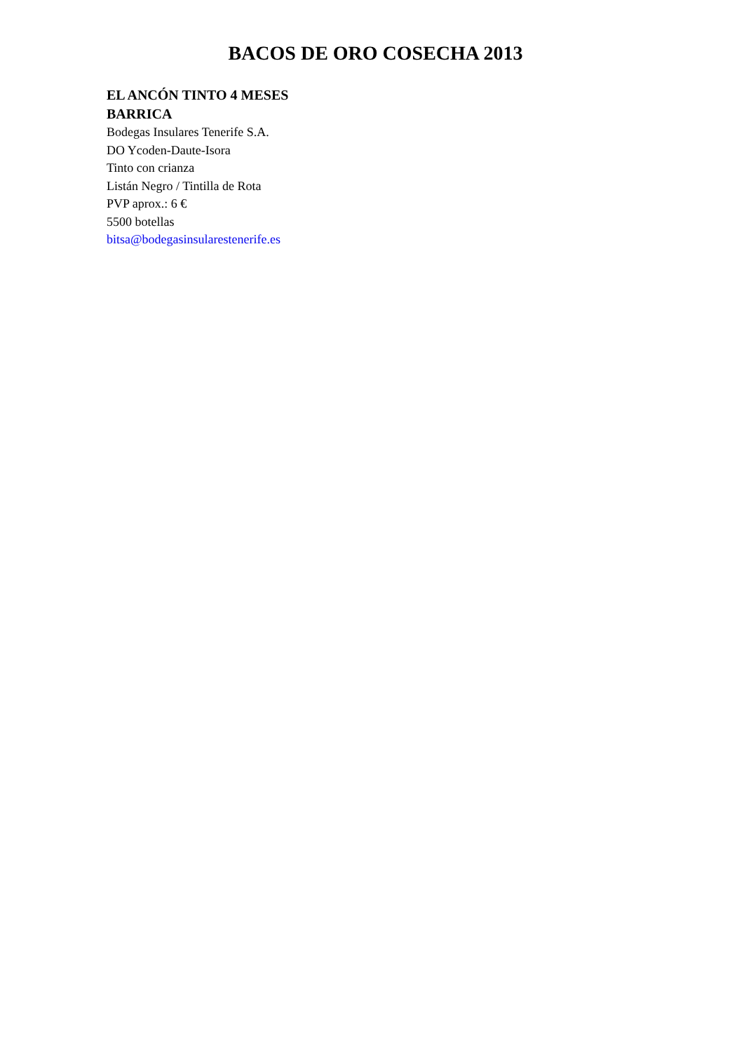BACOS DE ORO COSECHA 2013
EL ANCÓN TINTO 4 MESES BARRICA
Bodegas Insulares Tenerife S.A.
DO Ycoden-Daute-Isora
Tinto con crianza
Listán Negro / Tintilla de Rota
PVP aprox.: 6 €
5500 botellas
bitsa@bodegasinsularestenerife.es